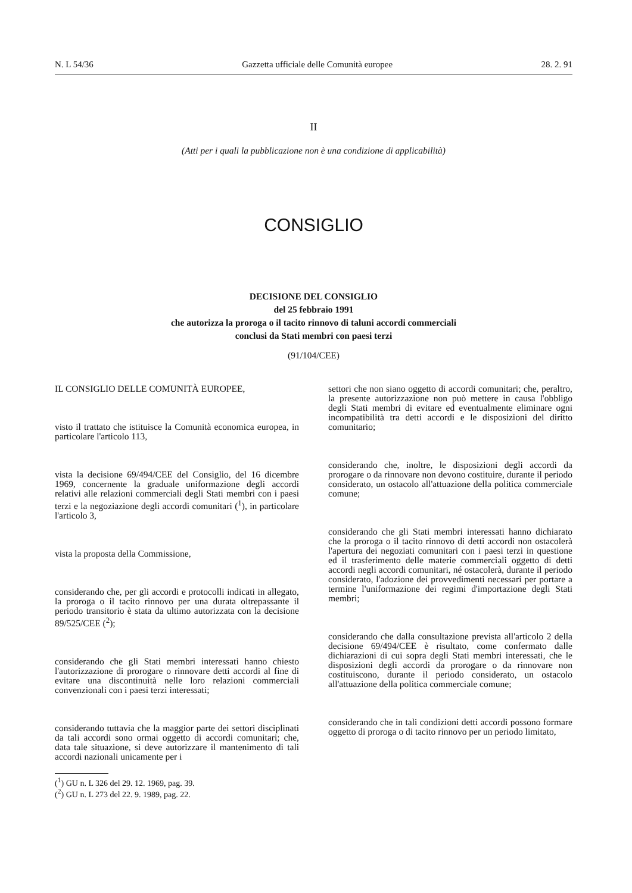N. L 54/36 Gazzetta ufficiale delle Comunità europee 28. 2. 91
II
(Atti per i quali la pubblicazione non è una condizione di applicabilità)
CONSIGLIO
DECISIONE DEL CONSIGLIO
del 25 febbraio 1991
che autorizza la proroga o il tacito rinnovo di taluni accordi commerciali
conclusi da Stati membri con paesi terzi
(91/104/CEE)
IL CONSIGLIO DELLE COMUNITÀ EUROPEE,
visto il trattato che istituisce la Comunità economica europea, in particolare l'articolo 113,
vista la decisione 69/494/CEE del Consiglio, del 16 dicembre 1969, concernente la graduale uniformazione degli accordi relativi alle relazioni commerciali degli Stati membri con i paesi terzi e la negoziazione degli accordi comunitari (<sup>1</sup>), in particolare l'articolo 3,
vista la proposta della Commissione,
considerando che, per gli accordi e protocolli indicati in allegato, la proroga o il tacito rinnovo per una durata oltrepassante il periodo transitorio è stata da ultimo autorizzata con la decisione 89/525/CEE (<sup>2</sup>);
considerando che gli Stati membri interessati hanno chiesto l'autorizzazione di prorogare o rinnovare detti accordi al fine di evitare una discontinuità nelle loro relazioni commerciali convenzionali con i paesi terzi interessati;
considerando tuttavia che la maggior parte dei settori disciplinati da tali accordi sono ormai oggetto di accordi comunitari; che, data tale situazione, si deve autorizzare il mantenimento di tali accordi nazionali unicamente per i
(<sup>1</sup>) GU n. L 326 del 29. 12. 1969, pag. 39.
(<sup>2</sup>) GU n. L 273 del 22. 9. 1989, pag. 22.
settori che non siano oggetto di accordi comunitari; che, peraltro, la presente autorizzazione non può mettere in causa l'obbligo degli Stati membri di evitare ed eventualmente eliminare ogni incompatibilità tra detti accordi e le disposizioni del diritto comunitario;
considerando che, inoltre, le disposizioni degli accordi da prorogare o da rinnovare non devono costituire, durante il periodo considerato, un ostacolo all'attuazione della politica commerciale comune;
considerando che gli Stati membri interessati hanno dichiarato che la proroga o il tacito rinnovo di detti accordi non ostacolerà l'apertura dei negoziati comunitari con i paesi terzi in questione ed il trasferimento delle materie commerciali oggetto di detti accordi negli accordi comunitari, né ostacolerà, durante il periodo considerato, l'adozione dei provvedimenti necessari per portare a termine l'uniformazione dei regimi d'importazione degli Stati membri;
considerando che dalla consultazione prevista all'articolo 2 della decisione 69/494/CEE è risultato, come confermato dalle dichiarazioni di cui sopra degli Stati membri interessati, che le disposizioni degli accordi da prorogare o da rinnovare non costituiscono, durante il periodo considerato, un ostacolo all'attuazione della politica commerciale comune;
considerando che in tali condizioni detti accordi possono formare oggetto di proroga o di tacito rinnovo per un periodo limitato,